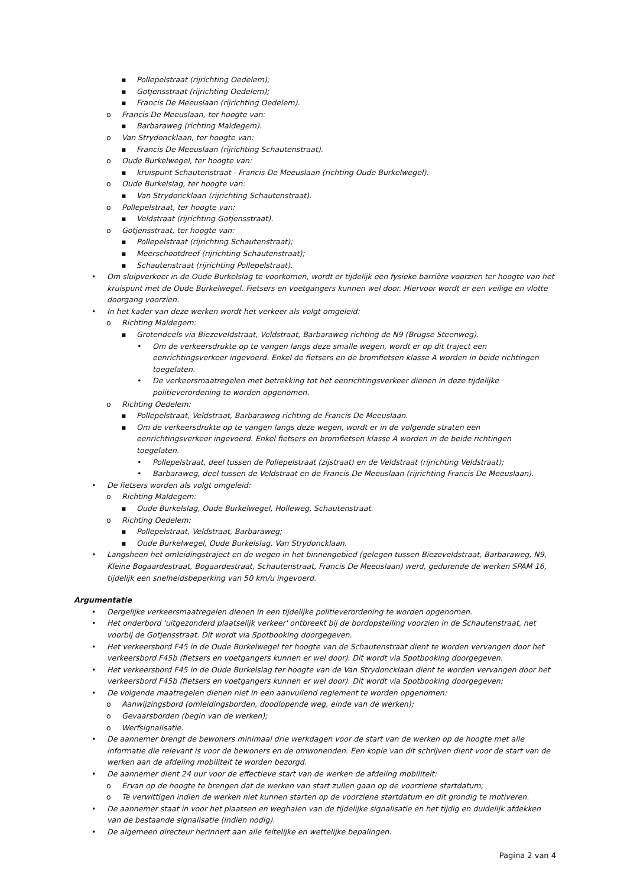▪ Pollepelstraat (rijrichting Oedelem);
▪ Gotjensstraat (rijrichting Oedelem);
▪ Francis De Meeuslaan (rijrichting Oedelem).
o Francis De Meeuslaan, ter hoogte van:
▪ Barbaraweg (richting Maldegem).
o Van Strydoncklaan, ter hoogte van:
▪ Francis De Meeuslaan (rijrichting Schautenstraat).
o Oude Burkelwegel, ter hoogte van:
▪ kruispunt Schautenstraat - Francis De Meeuslaan (richting Oude Burkelwegel).
o Oude Burkelslag, ter hoogte van:
▪ Van Strydoncklaan (rijrichting Schautenstraat).
o Pollepelstraat, ter hoogte van:
▪ Veldstraat (rijrichting Gotjensstraat).
o Gotjensstraat, ter hoogte van:
▪ Pollepelstraat (rijrichting Schautenstraat);
▪ Meerschootdreef (rijrichting Schautenstraat);
▪ Schautenstraat (rijrichting Pollepelstraat).
• Om sluipverkeer in de Oude Burkelslag te voorkomen, wordt er tijdelijk een fysieke barrière voorzien ter hoogte van het kruispunt met de Oude Burkelwegel. Fietsers en voetgangers kunnen wel door. Hiervoor wordt er een veilige en vlotte doorgang voorzien.
• In het kader van deze werken wordt het verkeer als volgt omgeleid:
o Richting Maldegem:
▪ Grotendeels via Biezeveldstraat, Veldstraat, Barbaraweg richting de N9 (Brugse Steenweg).
• Om de verkeersdrukte op te vangen langs deze smalle wegen, wordt er op dit traject een eenrichtingsverkeer ingevoerd. Enkel de fietsers en de bromfietsen klasse A worden in beide richtingen toegelaten.
• De verkeersmaatregelen met betrekking tot het eenrichtingsverkeer dienen in deze tijdelijke politieverordening te worden opgenomen.
o Richting Oedelem:
▪ Pollepelstraat, Veldstraat, Barbaraweg richting de Francis De Meeuslaan.
▪ Om de verkeersdrukte op te vangen langs deze wegen, wordt er in de volgende straten een eenrichtingsverkeer ingevoerd. Enkel fietsers en bromfietsen klasse A worden in de beide richtingen toegelaten.
• Pollepelstraat, deel tussen de Pollepelstraat (zijstraat) en de Veldstraat (rijrichting Veldstraat);
• Barbaraweg, deel tussen de Veldstraat en de Francis De Meeuslaan (rijrichting Francis De Meeuslaan).
• De fietsers worden als volgt omgeleid:
o Richting Maldegem:
▪ Oude Burkelslag, Oude Burkelwegel, Holleweg, Schautenstraat.
o Richting Oedelem:
▪ Pollepelstraat, Veldstraat, Barbaraweg;
▪ Oude Burkelwegel, Oude Burkelslag, Van Strydoncklaan.
• Langsheen het omleidingstraject en de wegen in het binnengebied (gelegen tussen Biezeveldstraat, Barbaraweg, N9, Kleine Bogaardestraat, Bogaardestraat, Schautenstraat, Francis De Meeuslaan) werd, gedurende de werken SPAM 16, tijdelijk een snelheidsbeperking van 50 km/u ingevoerd.
Argumentatie
• Dergelijke verkeersmaatregelen dienen in een tijdelijke politieverordening te worden opgenomen.
• Het onderbord 'uitgezonderd plaatselijk verkeer' ontbreekt bij de bordopstelling voorzien in de Schautenstraat, net voorbij de Gotjensstraat. Dit wordt via Spotbooking doorgegeven.
• Het verkeersbord F45 in de Oude Burkelwegel ter hoogte van de Schautenstraat dient te worden vervangen door het verkeersbord F45b (fietsers en voetgangers kunnen er wel door). Dit wordt via Spotbooking doorgegeven.
• Het verkeersbord F45 in de Oude Burkelslag ter hoogte van de Van Strydoncklaan dient te worden vervangen door het verkeersbord F45b (fietsers en voetgangers kunnen er wel door). Dit wordt via Spotbooking doorgegeven;
• De volgende maatregelen dienen niet in een aanvullend reglement te worden opgenomen:
o Aanwijzingsbord (omleidingsborden, doodlopende weg, einde van de werken);
o Gevaarsborden (begin van de werken);
o Werfsignalisatie.
• De aannemer brengt de bewoners minimaal drie werkdagen voor de start van de werken op de hoogte met alle informatie die relevant is voor de bewoners en de omwonenden. Een kopie van dit schrijven dient voor de start van de werken aan de afdeling mobiliteit te worden bezorgd.
• De aannemer dient 24 uur voor de effectieve start van de werken de afdeling mobiliteit:
o Ervan op de hoogte te brengen dat de werken van start zullen gaan op de voorziene startdatum;
o Te verwittigen indien de werken niet kunnen starten op de voorziene startdatum en dit grondig te motiveren.
• De aannemer staat in voor het plaatsen en weghalen van de tijdelijke signalisatie en het tijdig en duidelijk afdekken van de bestaande signalisatie (indien nodig).
• De algemeen directeur herinnert aan alle feitelijke en wettelijke bepalingen.
Pagina 2 van 4